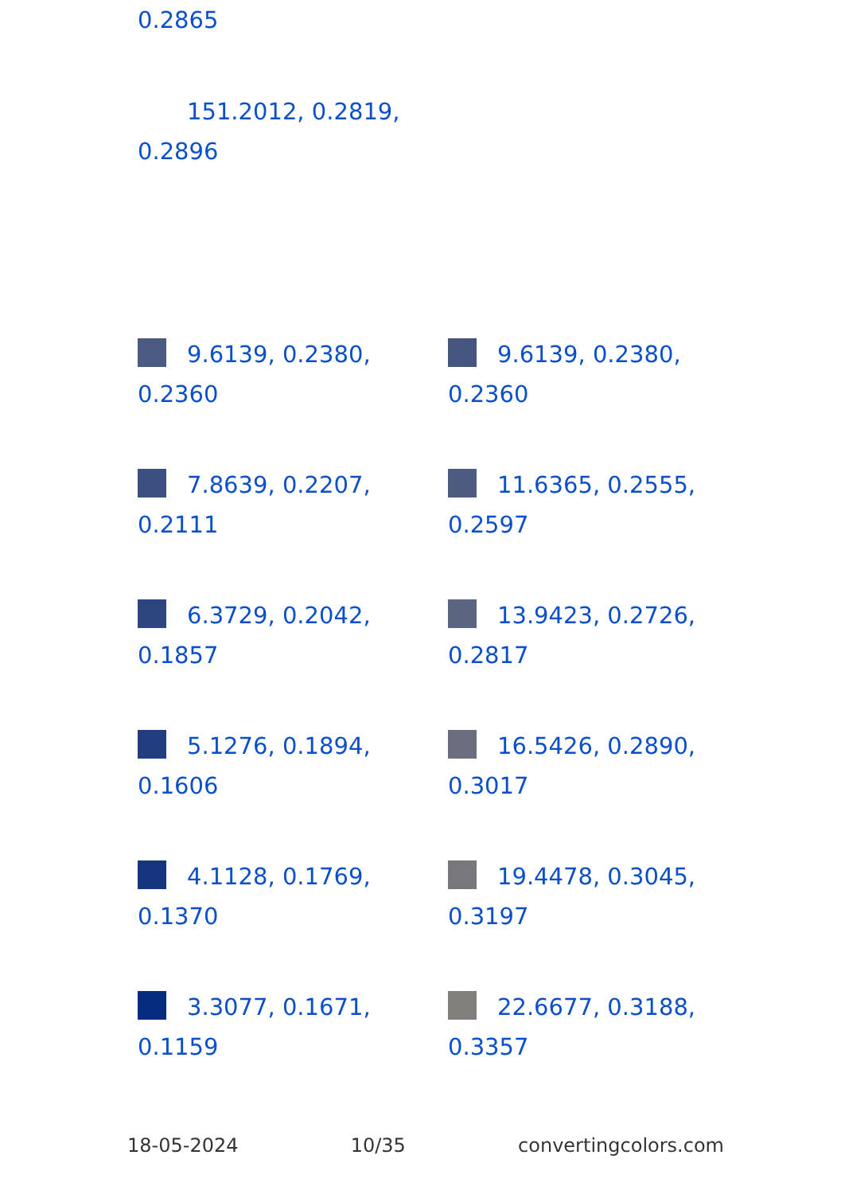0.2865
151.2012, 0.2819,
0.2896
9.6139, 0.2380,
0.2360
9.6139, 0.2380,
0.2360
7.8639, 0.2207,
0.2111
11.6365, 0.2555,
0.2597
6.3729, 0.2042,
0.1857
13.9423, 0.2726,
0.2817
5.1276, 0.1894,
0.1606
16.5426, 0.2890,
0.3017
4.1128, 0.1769,
0.1370
19.4478, 0.3045,
0.3197
3.3077, 0.1671,
0.1159
22.6677, 0.3188,
0.3357
18-05-2024 10/35 convertingcolors.com